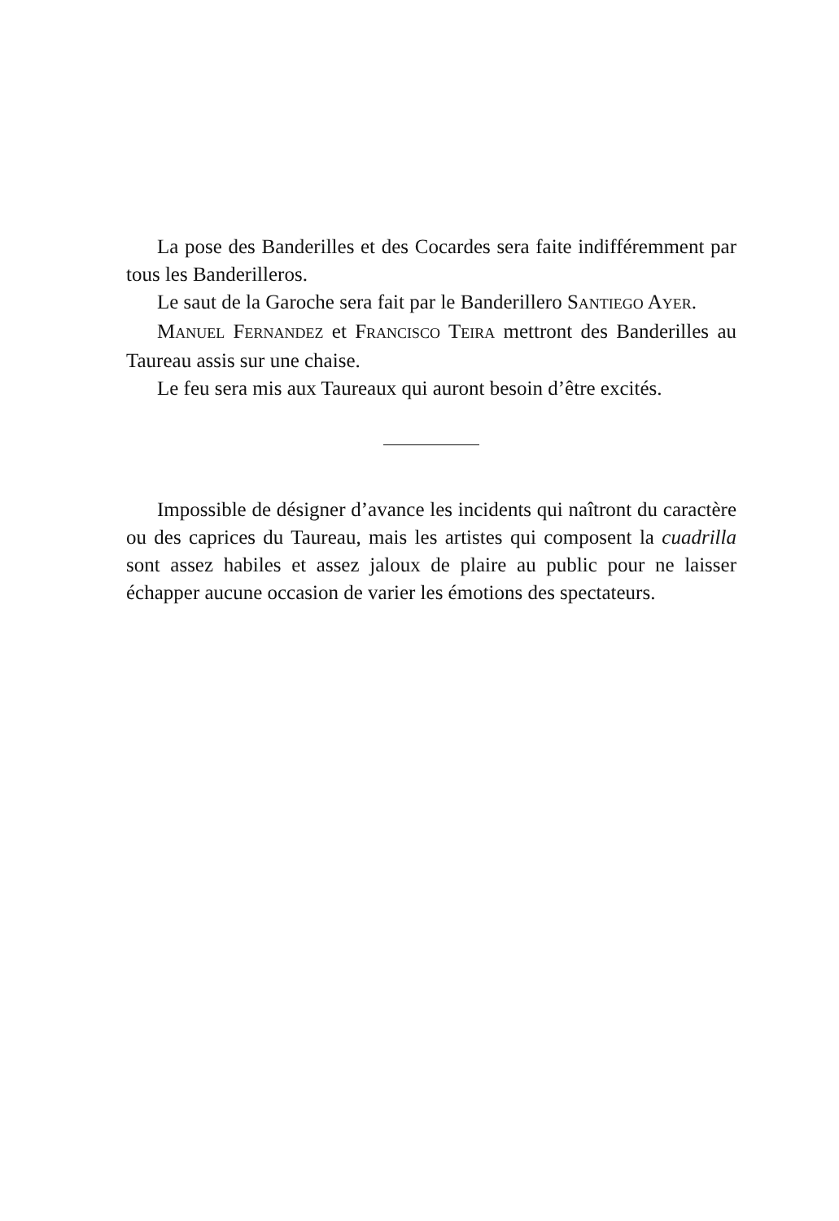La pose des Banderilles et des Cocardes sera faite indifférem­ment par tous les Banderilleros.
Le saut de la Garoche sera fait par le Banderillero SANTIEGO AYER.
MANUEL FERNANDEZ et FRANCISCO TEIRA mettront des Bande­rilles au Taureau assis sur une chaise.
Le feu sera mis aux Taureaux qui auront besoin d’être excités.
Impossible de désigner d’avance les incidents qui naîtront du caractère ou des caprices du Taureau, mais les artistes qui com­posent la cuadrilla sont assez habiles et assez jaloux de plaire au public pour ne laisser échapper aucune occasion de varier les émotions des spectateurs.